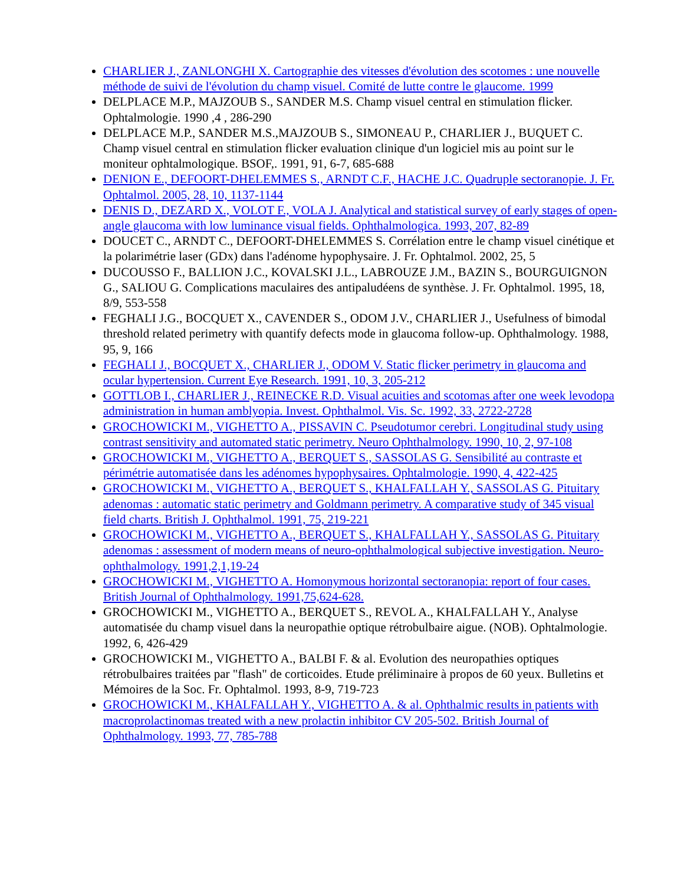CHARLIER J., ZANLONGHI X. Cartographie des vitesses d'évolution des scotomes : une nouvelle méthode de suivi de l'évolution du champ visuel. Comité de lutte contre le glaucome. 1999
DELPLACE M.P., MAJZOUB S., SANDER M.S. Champ visuel central en stimulation flicker. Ophtalmologie. 1990 ,4 , 286-290
DELPLACE M.P., SANDER M.S.,MAJZOUB S., SIMONEAU P., CHARLIER J., BUQUET C. Champ visuel central en stimulation flicker evaluation clinique d'un logiciel mis au point sur le moniteur ophtalmologique. BSOF,. 1991, 91, 6-7, 685-688
DENION E., DEFOORT-DHELEMMES S., ARNDT C.F., HACHE J.C. Quadruple sectoranopie. J. Fr. Ophtalmol. 2005, 28, 10, 1137-1144
DENIS D., DEZARD X., VOLOT F., VOLA J. Analytical and statistical survey of early stages of open-angle glaucoma with low luminance visual fields. Ophthalmologica. 1993, 207, 82-89
DOUCET C., ARNDT C., DEFOORT-DHELEMMES S. Corrélation entre le champ visuel cinétique et la polarimétrie laser (GDx) dans l'adénome hypophysaire. J. Fr. Ophtalmol. 2002, 25, 5
DUCOUSSO F., BALLION J.C., KOVALSKI J.L., LABROUZE J.M., BAZIN S., BOURGUIGNON G., SALIOU G. Complications maculaires des antipaludéens de synthèse. J. Fr. Ophtalmol. 1995, 18, 8/9, 553-558
FEGHALI J.G., BOCQUET X., CAVENDER S., ODOM J.V., CHARLIER J., Usefulness of bimodal threshold related perimetry with quantify defects mode in glaucoma follow-up. Ophthalmology. 1988, 95, 9, 166
FEGHALI J., BOCQUET X., CHARLIER J., ODOM V. Static flicker perimetry in glaucoma and ocular hypertension. Current Eye Research. 1991, 10, 3, 205-212
GOTTLOB I., CHARLIER J., REINECKE R.D. Visual acuities and scotomas after one week levodopa administration in human amblyopia. Invest. Ophthalmol. Vis. Sc. 1992, 33, 2722-2728
GROCHOWICKI M., VIGHETTO A., PISSAVIN C. Pseudotumor cerebri. Longitudinal study using contrast sensitivity and automated static perimetry. Neuro Ophthalmology. 1990, 10, 2, 97-108
GROCHOWICKI M., VIGHETTO A., BERQUET S., SASSOLAS G. Sensibilité au contraste et périmétrie automatisée dans les adénomes hypophysaires. Ophtalmologie. 1990, 4, 422-425
GROCHOWICKI M., VIGHETTO A., BERQUET S., KHALFALLAH Y., SASSOLAS G. Pituitary adenomas : automatic static perimetry and Goldmann perimetry. A comparative study of 345 visual field charts. British J. Ophthalmol. 1991, 75, 219-221
GROCHOWICKI M., VIGHETTO A., BERQUET S., KHALFALLAH Y., SASSOLAS G. Pituitary adenomas : assessment of modern means of neuro-ophthalmological subjective investigation. Neuro-ophthalmology. 1991,2,1,19-24
GROCHOWICKI M., VIGHETTO A. Homonymous horizontal sectoranopia: report of four cases. British Journal of Ophthalmology. 1991,75,624-628.
GROCHOWICKI M., VIGHETTO A., BERQUET S., REVOL A., KHALFALLAH Y., Analyse automatisée du champ visuel dans la neuropathie optique rétrobulbaire aigue. (NOB). Ophtalmologie. 1992, 6, 426-429
GROCHOWICKI M., VIGHETTO A., BALBI F. & al. Evolution des neuropathies optiques rétrobulbaires traitées par "flash" de corticoides. Etude préliminaire à propos de 60 yeux. Bulletins et Mémoires de la Soc. Fr. Ophtalmol. 1993, 8-9, 719-723
GROCHOWICKI M., KHALFALLAH Y., VIGHETTO A. & al. Ophthalmic results in patients with macroprolactinomas treated with a new prolactin inhibitor CV 205-502. British Journal of Ophthalmology. 1993, 77, 785-788